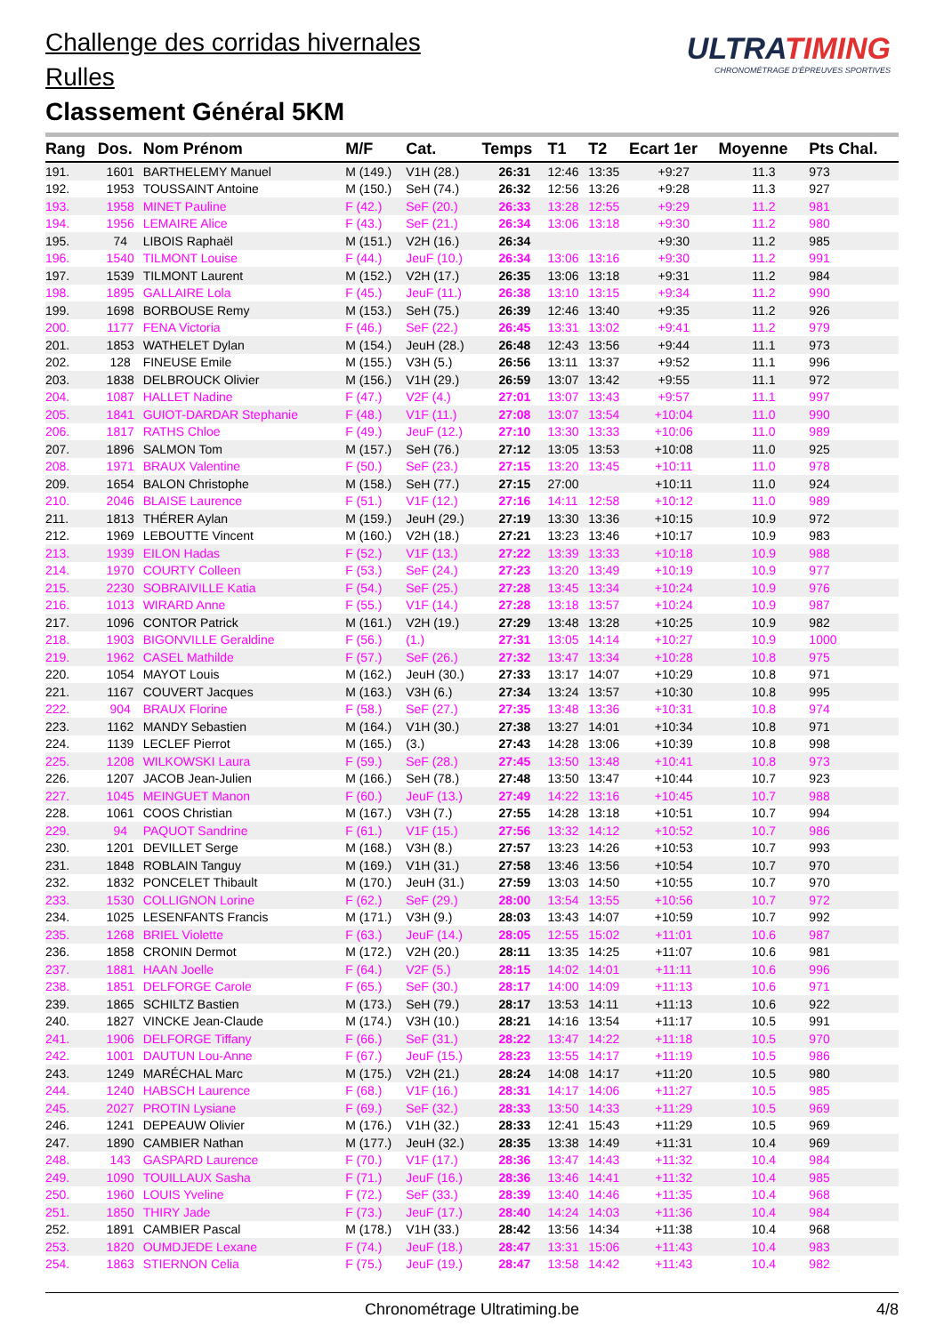Challenge des corridas hivernales
Rulles
Classement Général 5KM
ULTRATIMING
CHRONOMÉTRAGE D'ÉPREUVES SPORTIVES
| Rang | Dos. | Nom Prénom | M/F | Cat. | Temps | T1 | T2 | Ecart 1er | Moyenne | Pts Chal. |
| --- | --- | --- | --- | --- | --- | --- | --- | --- | --- | --- |
| 191. | 1601 | BARTHELEMY Manuel | M (149.) | V1H (28.) | 26:31 | 12:46 | 13:35 | +9:27 | 11.3 | 973 |
| 192. | 1953 | TOUSSAINT Antoine | M (150.) | SeH (74.) | 26:32 | 12:56 | 13:26 | +9:28 | 11.3 | 927 |
| 193. | 1958 | MINET Pauline | F (42.) | SeF (20.) | 26:33 | 13:28 | 12:55 | +9:29 | 11.2 | 981 |
| 194. | 1956 | LEMAIRE Alice | F (43.) | SeF (21.) | 26:34 | 13:06 | 13:18 | +9:30 | 11.2 | 980 |
| 195. | 74 | LIBOIS Raphaël | M (151.) | V2H (16.) | 26:34 | | | +9:30 | 11.2 | 985 |
| 196. | 1540 | TILMONT Louise | F (44.) | JeuF (10.) | 26:34 | 13:06 | 13:16 | +9:30 | 11.2 | 991 |
| 197. | 1539 | TILMONT Laurent | M (152.) | V2H (17.) | 26:35 | 13:06 | 13:18 | +9:31 | 11.2 | 984 |
| 198. | 1895 | GALLAIRE Lola | F (45.) | JeuF (11.) | 26:38 | 13:10 | 13:15 | +9:34 | 11.2 | 990 |
| 199. | 1698 | BORBOUSE Remy | M (153.) | SeH (75.) | 26:39 | 12:46 | 13:40 | +9:35 | 11.2 | 926 |
| 200. | 1177 | FENA Victoria | F (46.) | SeF (22.) | 26:45 | 13:31 | 13:02 | +9:41 | 11.2 | 979 |
| 201. | 1853 | WATHELET Dylan | M (154.) | JeuH (28.) | 26:48 | 12:43 | 13:56 | +9:44 | 11.1 | 973 |
| 202. | 128 | FINEUSE Emile | M (155.) | V3H (5.) | 26:56 | 13:11 | 13:37 | +9:52 | 11.1 | 996 |
| 203. | 1838 | DELBROUCK Olivier | M (156.) | V1H (29.) | 26:59 | 13:07 | 13:42 | +9:55 | 11.1 | 972 |
| 204. | 1087 | HALLET Nadine | F (47.) | V2F (4.) | 27:01 | 13:07 | 13:43 | +9:57 | 11.1 | 997 |
| 205. | 1841 | GUIOT-DARDAR Stephanie | F (48.) | V1F (11.) | 27:08 | 13:07 | 13:54 | +10:04 | 11.0 | 990 |
| 206. | 1817 | RATHS Chloe | F (49.) | JeuF (12.) | 27:10 | 13:30 | 13:33 | +10:06 | 11.0 | 989 |
| 207. | 1896 | SALMON Tom | M (157.) | SeH (76.) | 27:12 | 13:05 | 13:53 | +10:08 | 11.0 | 925 |
| 208. | 1971 | BRAUX Valentine | F (50.) | SeF (23.) | 27:15 | 13:20 | 13:45 | +10:11 | 11.0 | 978 |
| 209. | 1654 | BALON Christophe | M (158.) | SeH (77.) | 27:15 | 27:00 | | +10:11 | 11.0 | 924 |
| 210. | 2046 | BLAISE Laurence | F (51.) | V1F (12.) | 27:16 | 14:11 | 12:58 | +10:12 | 11.0 | 989 |
| 211. | 1813 | THÉRER Aylan | M (159.) | JeuH (29.) | 27:19 | 13:30 | 13:36 | +10:15 | 10.9 | 972 |
| 212. | 1969 | LEBOUTTE Vincent | M (160.) | V2H (18.) | 27:21 | 13:23 | 13:46 | +10:17 | 10.9 | 983 |
| 213. | 1939 | EILON Hadas | F (52.) | V1F (13.) | 27:22 | 13:39 | 13:33 | +10:18 | 10.9 | 988 |
| 214. | 1970 | COURTY Colleen | F (53.) | SeF (24.) | 27:23 | 13:20 | 13:49 | +10:19 | 10.9 | 977 |
| 215. | 2230 | SOBRAIVILLE Katia | F (54.) | SeF (25.) | 27:28 | 13:45 | 13:34 | +10:24 | 10.9 | 976 |
| 216. | 1013 | WIRARD Anne | F (55.) | V1F (14.) | 27:28 | 13:18 | 13:57 | +10:24 | 10.9 | 987 |
| 217. | 1096 | CONTOR Patrick | M (161.) | V2H (19.) | 27:29 | 13:48 | 13:28 | +10:25 | 10.9 | 982 |
| 218. | 1903 | BIGONVILLE Geraldine | F (56.) | (1.) | 27:31 | 13:05 | 14:14 | +10:27 | 10.9 | 1000 |
| 219. | 1962 | CASEL Mathilde | F (57.) | SeF (26.) | 27:32 | 13:47 | 13:34 | +10:28 | 10.8 | 975 |
| 220. | 1054 | MAYOT Louis | M (162.) | JeuH (30.) | 27:33 | 13:17 | 14:07 | +10:29 | 10.8 | 971 |
| 221. | 1167 | COUVERT Jacques | M (163.) | V3H (6.) | 27:34 | 13:24 | 13:57 | +10:30 | 10.8 | 995 |
| 222. | 904 | BRAUX Florine | F (58.) | SeF (27.) | 27:35 | 13:48 | 13:36 | +10:31 | 10.8 | 974 |
| 223. | 1162 | MANDY Sebastien | M (164.) | V1H (30.) | 27:38 | 13:27 | 14:01 | +10:34 | 10.8 | 971 |
| 224. | 1139 | LECLEF Pierrot | M (165.) | (3.) | 27:43 | 14:28 | 13:06 | +10:39 | 10.8 | 998 |
| 225. | 1208 | WILKOWSKI Laura | F (59.) | SeF (28.) | 27:45 | 13:50 | 13:48 | +10:41 | 10.8 | 973 |
| 226. | 1207 | JACOB Jean-Julien | M (166.) | SeH (78.) | 27:48 | 13:50 | 13:47 | +10:44 | 10.7 | 923 |
| 227. | 1045 | MEINGUET Manon | F (60.) | JeuF (13.) | 27:49 | 14:22 | 13:16 | +10:45 | 10.7 | 988 |
| 228. | 1061 | COOS Christian | M (167.) | V3H (7.) | 27:55 | 14:28 | 13:18 | +10:51 | 10.7 | 994 |
| 229. | 94 | PAQUOT Sandrine | F (61.) | V1F (15.) | 27:56 | 13:32 | 14:12 | +10:52 | 10.7 | 986 |
| 230. | 1201 | DEVILLET Serge | M (168.) | V3H (8.) | 27:57 | 13:23 | 14:26 | +10:53 | 10.7 | 993 |
| 231. | 1848 | ROBLAIN Tanguy | M (169.) | V1H (31.) | 27:58 | 13:46 | 13:56 | +10:54 | 10.7 | 970 |
| 232. | 1832 | PONCELET Thibault | M (170.) | JeuH (31.) | 27:59 | 13:03 | 14:50 | +10:55 | 10.7 | 970 |
| 233. | 1530 | COLLIGNON Lorine | F (62.) | SeF (29.) | 28:00 | 13:54 | 13:55 | +10:56 | 10.7 | 972 |
| 234. | 1025 | LESENFANTS Francis | M (171.) | V3H (9.) | 28:03 | 13:43 | 14:07 | +10:59 | 10.7 | 992 |
| 235. | 1268 | BRIEL Violette | F (63.) | JeuF (14.) | 28:05 | 12:55 | 15:02 | +11:01 | 10.6 | 987 |
| 236. | 1858 | CRONIN Dermot | M (172.) | V2H (20.) | 28:11 | 13:35 | 14:25 | +11:07 | 10.6 | 981 |
| 237. | 1881 | HAAN Joelle | F (64.) | V2F (5.) | 28:15 | 14:02 | 14:01 | +11:11 | 10.6 | 996 |
| 238. | 1851 | DELFORGE Carole | F (65.) | SeF (30.) | 28:17 | 14:00 | 14:09 | +11:13 | 10.6 | 971 |
| 239. | 1865 | SCHILTZ Bastien | M (173.) | SeH (79.) | 28:17 | 13:53 | 14:11 | +11:13 | 10.6 | 922 |
| 240. | 1827 | VINCKE Jean-Claude | M (174.) | V3H (10.) | 28:21 | 14:16 | 13:54 | +11:17 | 10.5 | 991 |
| 241. | 1906 | DELFORGE Tiffany | F (66.) | SeF (31.) | 28:22 | 13:47 | 14:22 | +11:18 | 10.5 | 970 |
| 242. | 1001 | DAUTUN Lou-Anne | F (67.) | JeuF (15.) | 28:23 | 13:55 | 14:17 | +11:19 | 10.5 | 986 |
| 243. | 1249 | MARÉCHAL Marc | M (175.) | V2H (21.) | 28:24 | 14:08 | 14:17 | +11:20 | 10.5 | 980 |
| 244. | 1240 | HABSCH Laurence | F (68.) | V1F (16.) | 28:31 | 14:17 | 14:06 | +11:27 | 10.5 | 985 |
| 245. | 2027 | PROTIN Lysiane | F (69.) | SeF (32.) | 28:33 | 13:50 | 14:33 | +11:29 | 10.5 | 969 |
| 246. | 1241 | DEPEAUW Olivier | M (176.) | V1H (32.) | 28:33 | 12:41 | 15:43 | +11:29 | 10.5 | 969 |
| 247. | 1890 | CAMBIER Nathan | M (177.) | JeuH (32.) | 28:35 | 13:38 | 14:49 | +11:31 | 10.4 | 969 |
| 248. | 143 | GASPARD Laurence | F (70.) | V1F (17.) | 28:36 | 13:47 | 14:43 | +11:32 | 10.4 | 984 |
| 249. | 1090 | TOUILLAUX Sasha | F (71.) | JeuF (16.) | 28:36 | 13:46 | 14:41 | +11:32 | 10.4 | 985 |
| 250. | 1960 | LOUIS Yveline | F (72.) | SeF (33.) | 28:39 | 13:40 | 14:46 | +11:35 | 10.4 | 968 |
| 251. | 1850 | THIRY Jade | F (73.) | JeuF (17.) | 28:40 | 14:24 | 14:03 | +11:36 | 10.4 | 984 |
| 252. | 1891 | CAMBIER Pascal | M (178.) | V1H (33.) | 28:42 | 13:56 | 14:34 | +11:38 | 10.4 | 968 |
| 253. | 1820 | OUMDJEDE Lexane | F (74.) | JeuF (18.) | 28:47 | 13:31 | 15:06 | +11:43 | 10.4 | 983 |
| 254. | 1863 | STIERNON Celia | F (75.) | JeuF (19.) | 28:47 | 13:58 | 14:42 | +11:43 | 10.4 | 982 |
Chronométrage Ultratiming.be 4/8